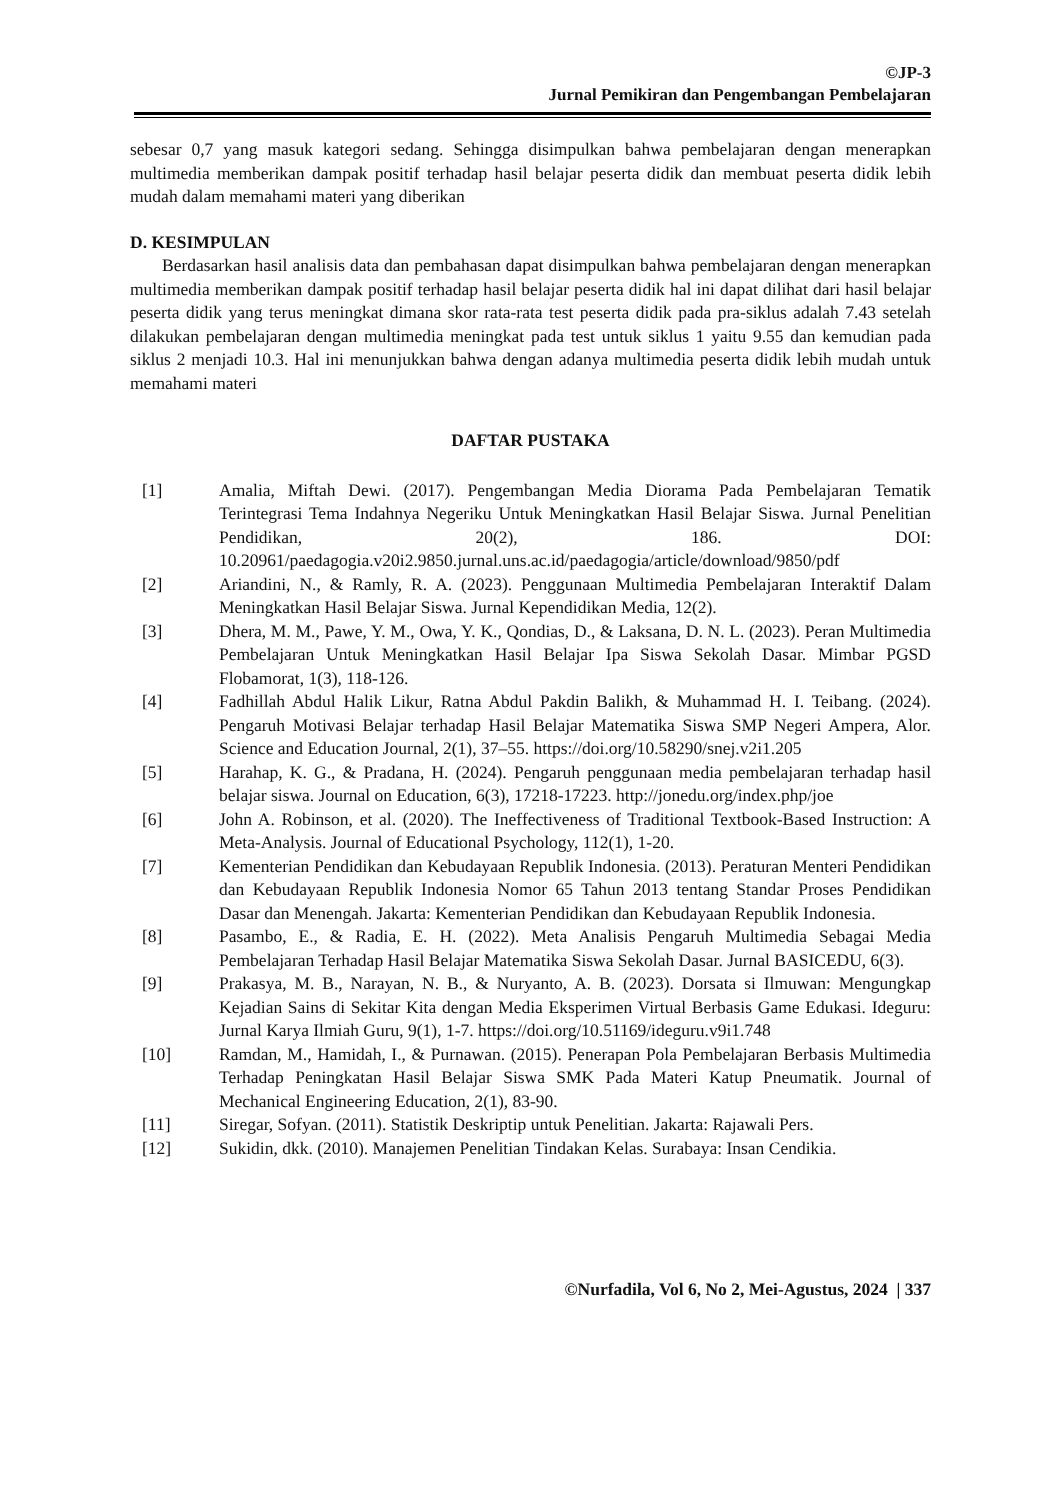©JP-3
Jurnal Pemikiran dan Pengembangan Pembelajaran
sebesar 0,7 yang masuk kategori sedang. Sehingga disimpulkan bahwa pembelajaran dengan menerapkan multimedia memberikan dampak positif terhadap hasil belajar peserta didik dan membuat peserta didik lebih mudah dalam memahami materi yang diberikan
D. KESIMPULAN
Berdasarkan hasil analisis data dan pembahasan dapat disimpulkan bahwa pembelajaran dengan menerapkan multimedia memberikan dampak positif terhadap hasil belajar peserta didik hal ini dapat dilihat dari hasil belajar peserta didik yang terus meningkat dimana skor rata-rata test peserta didik pada pra-siklus adalah 7.43 setelah dilakukan pembelajaran dengan multimedia meningkat pada test untuk siklus 1 yaitu 9.55 dan kemudian pada siklus 2 menjadi 10.3. Hal ini menunjukkan bahwa dengan adanya multimedia peserta didik lebih mudah untuk memahami materi
DAFTAR PUSTAKA
| [1] | Amalia, Miftah Dewi. (2017). Pengembangan Media Diorama Pada Pembelajaran Tematik Terintegrasi Tema Indahnya Negeriku Untuk Meningkatkan Hasil Belajar Siswa. Jurnal Penelitian Pendidikan, 20(2), 186. DOI: 10.20961/paedagogia.v20i2.9850.jurnal.uns.ac.id/paedagogia/article/download/9850/pdf |
| [2] | Ariandini, N., & Ramly, R. A. (2023). Penggunaan Multimedia Pembelajaran Interaktif Dalam Meningkatkan Hasil Belajar Siswa. Jurnal Kependidikan Media, 12(2). |
| [3] | Dhera, M. M., Pawe, Y. M., Owa, Y. K., Qondias, D., & Laksana, D. N. L. (2023). Peran Multimedia Pembelajaran Untuk Meningkatkan Hasil Belajar Ipa Siswa Sekolah Dasar. Mimbar PGSD Flobamorat, 1(3), 118-126. |
| [4] | Fadhillah Abdul Halik Likur, Ratna Abdul Pakdin Balikh, & Muhammad H. I. Teibang. (2024). Pengaruh Motivasi Belajar terhadap Hasil Belajar Matematika Siswa SMP Negeri Ampera, Alor. Science and Education Journal, 2(1), 37–55. https://doi.org/10.58290/snej.v2i1.205 |
| [5] | Harahap, K. G., & Pradana, H. (2024). Pengaruh penggunaan media pembelajaran terhadap hasil belajar siswa. Journal on Education, 6(3), 17218-17223. http://jonedu.org/index.php/joe |
| [6] | John A. Robinson, et al. (2020). The Ineffectiveness of Traditional Textbook-Based Instruction: A Meta-Analysis. Journal of Educational Psychology, 112(1), 1-20. |
| [7] | Kementerian Pendidikan dan Kebudayaan Republik Indonesia. (2013). Peraturan Menteri Pendidikan dan Kebudayaan Republik Indonesia Nomor 65 Tahun 2013 tentang Standar Proses Pendidikan Dasar dan Menengah. Jakarta: Kementerian Pendidikan dan Kebudayaan Republik Indonesia. |
| [8] | Pasambo, E., & Radia, E. H. (2022). Meta Analisis Pengaruh Multimedia Sebagai Media Pembelajaran Terhadap Hasil Belajar Matematika Siswa Sekolah Dasar. Jurnal BASICEDU, 6(3). |
| [9] | Prakasya, M. B., Narayan, N. B., & Nuryanto, A. B. (2023). Dorsata si Ilmuwan: Mengungkap Kejadian Sains di Sekitar Kita dengan Media Eksperimen Virtual Berbasis Game Edukasi. Ideguru: Jurnal Karya Ilmiah Guru, 9(1), 1-7. https://doi.org/10.51169/ideguru.v9i1.748 |
| [10] | Ramdan, M., Hamidah, I., & Purnawan. (2015). Penerapan Pola Pembelajaran Berbasis Multimedia Terhadap Peningkatan Hasil Belajar Siswa SMK Pada Materi Katup Pneumatik. Journal of Mechanical Engineering Education, 2(1), 83-90. |
| [11] | Siregar, Sofyan. (2011). Statistik Deskriptip untuk Penelitian. Jakarta: Rajawali Pers. |
| [12] | Sukidin, dkk. (2010). Manajemen Penelitian Tindakan Kelas. Surabaya: Insan Cendikia. |
©Nurfadila, Vol 6, No 2, Mei-Agustus, 2024 | 337